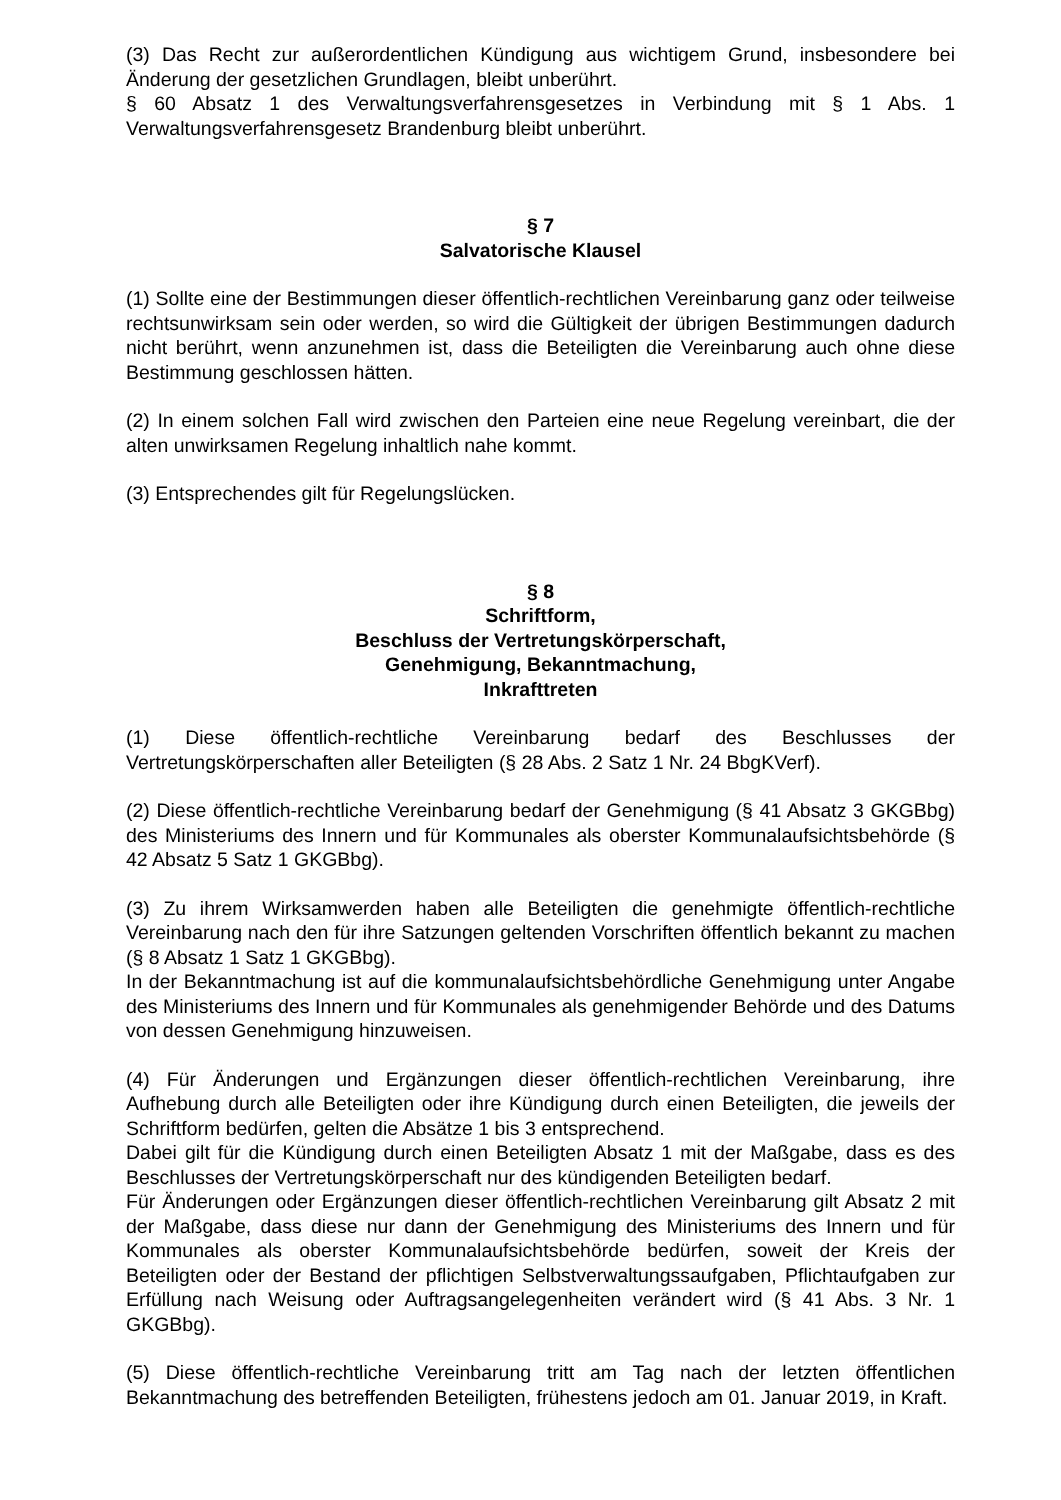(3) Das Recht zur außerordentlichen Kündigung aus wichtigem Grund, insbesondere bei Änderung der gesetzlichen Grundlagen, bleibt unberührt.
§ 60 Absatz 1 des Verwaltungsverfahrensgesetzes in Verbindung mit § 1 Abs. 1 Verwaltungsverfahrensgesetz Brandenburg bleibt unberührt.
§ 7
Salvatorische Klausel
(1) Sollte eine der Bestimmungen dieser öffentlich-rechtlichen Vereinbarung ganz oder teilweise rechtsunwirksam sein oder werden, so wird die Gültigkeit der übrigen Bestimmungen dadurch nicht berührt, wenn anzunehmen ist, dass die Beteiligten die Vereinbarung auch ohne diese Bestimmung geschlossen hätten.
(2) In einem solchen Fall wird zwischen den Parteien eine neue Regelung vereinbart, die der alten unwirksamen Regelung inhaltlich nahe kommt.
(3) Entsprechendes gilt für Regelungslücken.
§ 8
Schriftform,
Beschluss der Vertretungskörperschaft,
Genehmigung, Bekanntmachung,
Inkrafttreten
(1) Diese öffentlich-rechtliche Vereinbarung bedarf des Beschlusses der Vertretungskörperschaften aller Beteiligten (§ 28 Abs. 2 Satz 1 Nr. 24 BbgKVerf).
(2) Diese öffentlich-rechtliche Vereinbarung bedarf der Genehmigung (§ 41 Absatz 3 GKGBbg) des Ministeriums des Innern und für Kommunales als oberster Kommunalaufsichtsbehörde (§ 42 Absatz 5 Satz 1 GKGBbg).
(3) Zu ihrem Wirksamwerden haben alle Beteiligten die genehmigte öffentlich-rechtliche Vereinbarung nach den für ihre Satzungen geltenden Vorschriften öffentlich bekannt zu machen (§ 8 Absatz 1 Satz 1 GKGBbg).
In der Bekanntmachung ist auf die kommunalaufsichtsbehördliche Genehmigung unter Angabe des Ministeriums des Innern und für Kommunales als genehmigender Behörde und des Datums von dessen Genehmigung hinzuweisen.
(4) Für Änderungen und Ergänzungen dieser öffentlich-rechtlichen Vereinbarung, ihre Aufhebung durch alle Beteiligten oder ihre Kündigung durch einen Beteiligten, die jeweils der Schriftform bedürfen, gelten die Absätze 1 bis 3 entsprechend.
Dabei gilt für die Kündigung durch einen Beteiligten Absatz 1 mit der Maßgabe, dass es des Beschlusses der Vertretungskörperschaft nur des kündigenden Beteiligten bedarf.
Für Änderungen oder Ergänzungen dieser öffentlich-rechtlichen Vereinbarung gilt Absatz 2 mit der Maßgabe, dass diese nur dann der Genehmigung des Ministeriums des Innern und für Kommunales als oberster Kommunalaufsichtsbehörde bedürfen, soweit der Kreis der Beteiligten oder der Bestand der pflichtigen Selbstverwaltungssaufgaben, Pflichtaufgaben zur Erfüllung nach Weisung oder Auftragsangelegenheiten verändert wird (§ 41 Abs. 3 Nr. 1 GKGBbg).
(5) Diese öffentlich-rechtliche Vereinbarung tritt am Tag nach der letzten öffentlichen Bekanntmachung des betreffenden Beteiligten, frühestens jedoch am 01. Januar 2019, in Kraft.